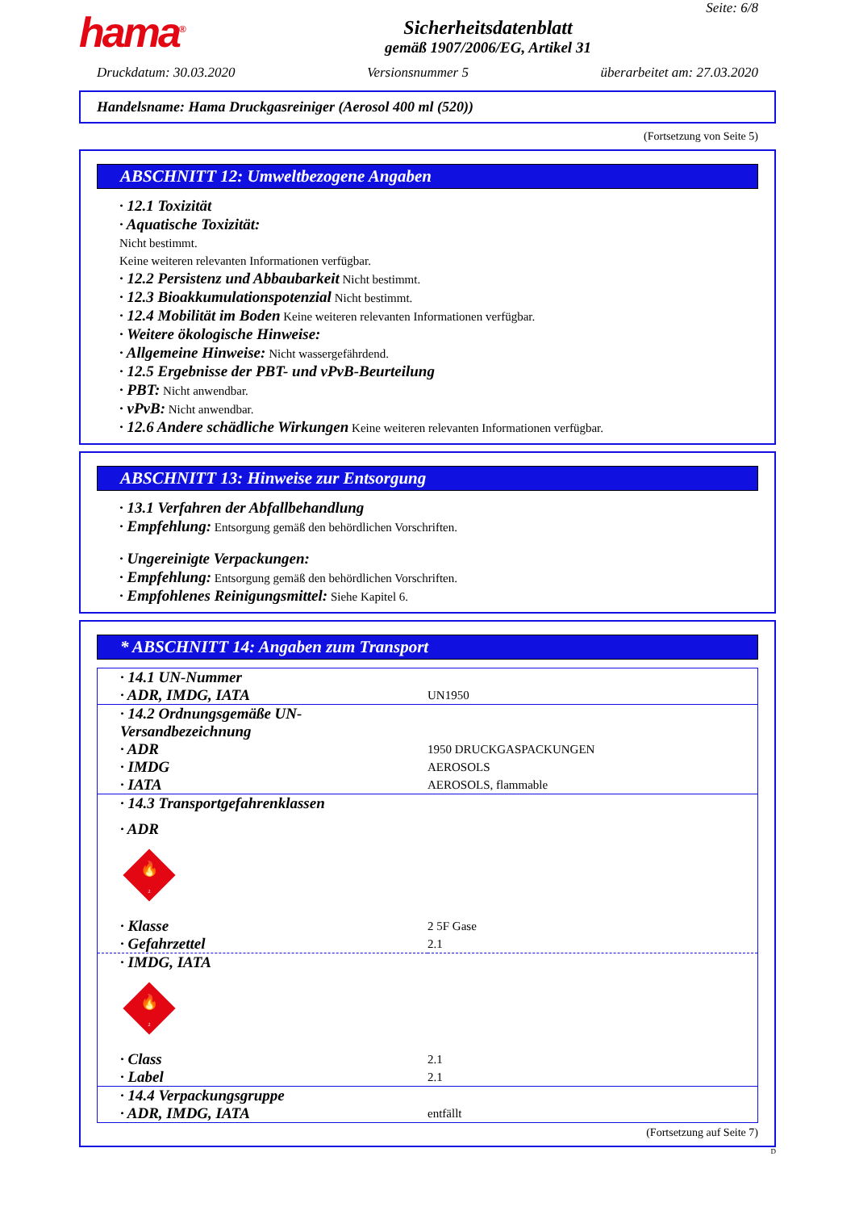hama<sup>®</sup>
Sicherheitsdatenblatt
gemäß 1907/2006/EG, Artikel 31
Seite: 6/8
Druckdatum: 30.03.2020 Versionsnummer 5 überarbeitet am: 27.03.2020
Handelsname: Hama Druckgasreiniger (Aerosol 400 ml (520))
(Fortsetzung von Seite 5)
ABSCHNITT 12: Umweltbezogene Angaben
· 12.1 Toxizität
· Aquatische Toxizität:
Nicht bestimmt.
Keine weiteren relevanten Informationen verfügbar.
· 12.2 Persistenz und Abbaubarkeit Nicht bestimmt.
· 12.3 Bioakkumulationspotenzial Nicht bestimmt.
· 12.4 Mobilität im Boden Keine weiteren relevanten Informationen verfügbar.
· Weitere ökologische Hinweise:
· Allgemeine Hinweise: Nicht wassergefährdend.
· 12.5 Ergebnisse der PBT- und vPvB-Beurteilung
· PBT: Nicht anwendbar.
· vPvB: Nicht anwendbar.
· 12.6 Andere schädliche Wirkungen Keine weiteren relevanten Informationen verfügbar.
ABSCHNITT 13: Hinweise zur Entsorgung
· 13.1 Verfahren der Abfallbehandlung
· Empfehlung: Entsorgung gemäß den behördlichen Vorschriften.
· Ungereinigte Verpackungen:
· Empfehlung: Entsorgung gemäß den behördlichen Vorschriften.
· Empfohlenes Reinigungsmittel: Siehe Kapitel 6.
* ABSCHNITT 14: Angaben zum Transport
| · 14.1 UN-Nummer | |
| · ADR, IMDG, IATA | UN1950 |
| · 14.2 Ordnungsgemäße UN-Versandbezeichnung | |
| · ADR | 1950 DRUCKGASPACKUNGEN |
| · IMDG | AEROSOLS |
| · IATA | AEROSOLS, flammable |
| · 14.3 Transportgefahrenklassen | |
| · ADR | |
| 🔥 2 | |
| · Klasse | 2 5F Gase |
| · Gefahrzettel | 2.1 |
| · IMDG, IATA | |
| 🔥 2 | |
| · Class | 2.1 |
| · Label | 2.1 |
| · 14.4 Verpackungsgruppe | |
| · ADR, IMDG, IATA | entfällt |
(Fortsetzung auf Seite 7)
D